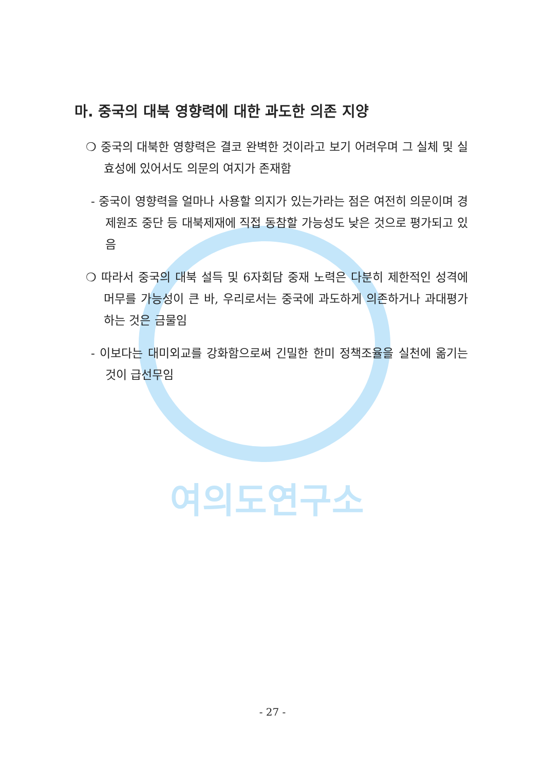여의도연구소
마. 중국의 대북 영향력에 대한 과도한 의존 지양
❍ 중국의 대북한 영향력은 결코 완벽한 것이라고 보기 어려우며 그 실체 및 실효성에 있어서도 의문의 여지가 존재함
- 중국이 영향력을 얼마나 사용할 의지가 있는가라는 점은 여전히 의문이며 경제원조 중단 등 대북제재에 직접 동참할 가능성도 낮은 것으로 평가되고 있음
❍ 따라서 중국의 대북 설득 및 6자회담 중재 노력은 다분히 제한적인 성격에 머무를 가능성이 큰 바, 우리로서는 중국에 과도하게 의존하거나 과대평가하는 것은 금물임
- 이보다는 대미외교를 강화함으로써 긴밀한 한미 정책조율을 실천에 옮기는 것이 급선무임
- 27 -